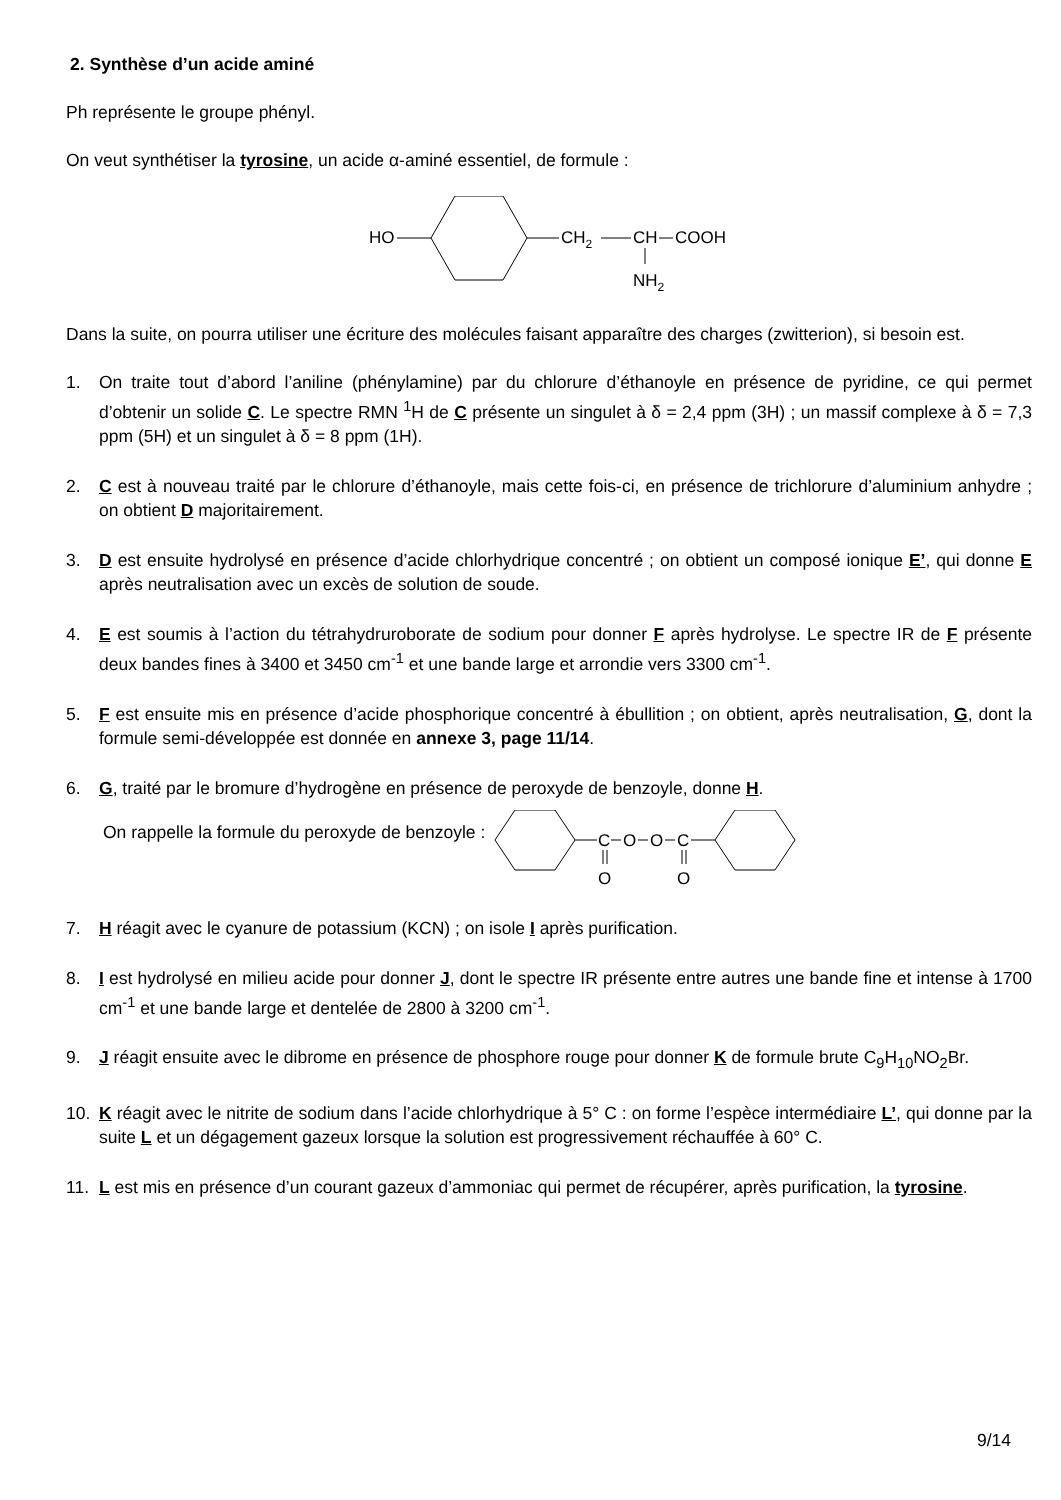2. Synthèse d’un acide aminé
Ph représente le groupe phényl.
On veut synthétiser la tyrosine, un acide α-aminé essentiel, de formule :
HO
CH2
CH
COOH
NH2
Dans la suite, on pourra utiliser une écriture des molécules faisant apparaître des charges (zwitterion), si besoin est.
1. On traite tout d’abord l’aniline (phénylamine) par du chlorure d’éthanoyle en présence de pyridine, ce qui permet d’obtenir un solide C. Le spectre RMN <sup>1</sup>H de C présente un singulet à δ = 2,4 ppm (3H) ; un massif complexe à δ = 7,3 ppm (5H) et un singulet à δ = 8 ppm (1H).
2. C est à nouveau traité par le chlorure d’éthanoyle, mais cette fois-ci, en présence de trichlorure d’aluminium anhydre ; on obtient D majoritairement.
3. D est ensuite hydrolysé en présence d’acide chlorhydrique concentré ; on obtient un composé ionique E’, qui donne E après neutralisation avec un excès de solution de soude.
4. E est soumis à l’action du tétrahydruroborate de sodium pour donner F après hydrolyse. Le spectre IR de F présente deux bandes fines à 3400 et 3450 cm<sup>-1</sup> et une bande large et arrondie vers 3300 cm<sup>-1</sup>.
5. F est ensuite mis en présence d’acide phosphorique concentré à ébullition ; on obtient, après neutralisation, G, dont la formule semi-développée est donnée en annexe 3, page 11/14.
6. G, traité par le bromure d’hydrogène en présence de peroxyde de benzoyle, donne H.
On rappelle la formule du peroxyde de benzoyle :
C
O
O
C
O
O
7. H réagit avec le cyanure de potassium (KCN) ; on isole I après purification.
8. I est hydrolysé en milieu acide pour donner J, dont le spectre IR présente entre autres une bande fine et intense à 1700 cm<sup>-1</sup> et une bande large et dentelée de 2800 à 3200 cm<sup>-1</sup>.
9. J réagit ensuite avec le dibrome en présence de phosphore rouge pour donner K de formule brute C<sub>9</sub>H<sub>10</sub>NO<sub>2</sub>Br.
10. K réagit avec le nitrite de sodium dans l’acide chlorhydrique à 5° C : on forme l’espèce intermédiaire L’, qui donne par la suite L et un dégagement gazeux lorsque la solution est progressivement réchauffée à 60° C.
11. L est mis en présence d’un courant gazeux d’ammoniac qui permet de récupérer, après purification, la tyrosine.
9/14